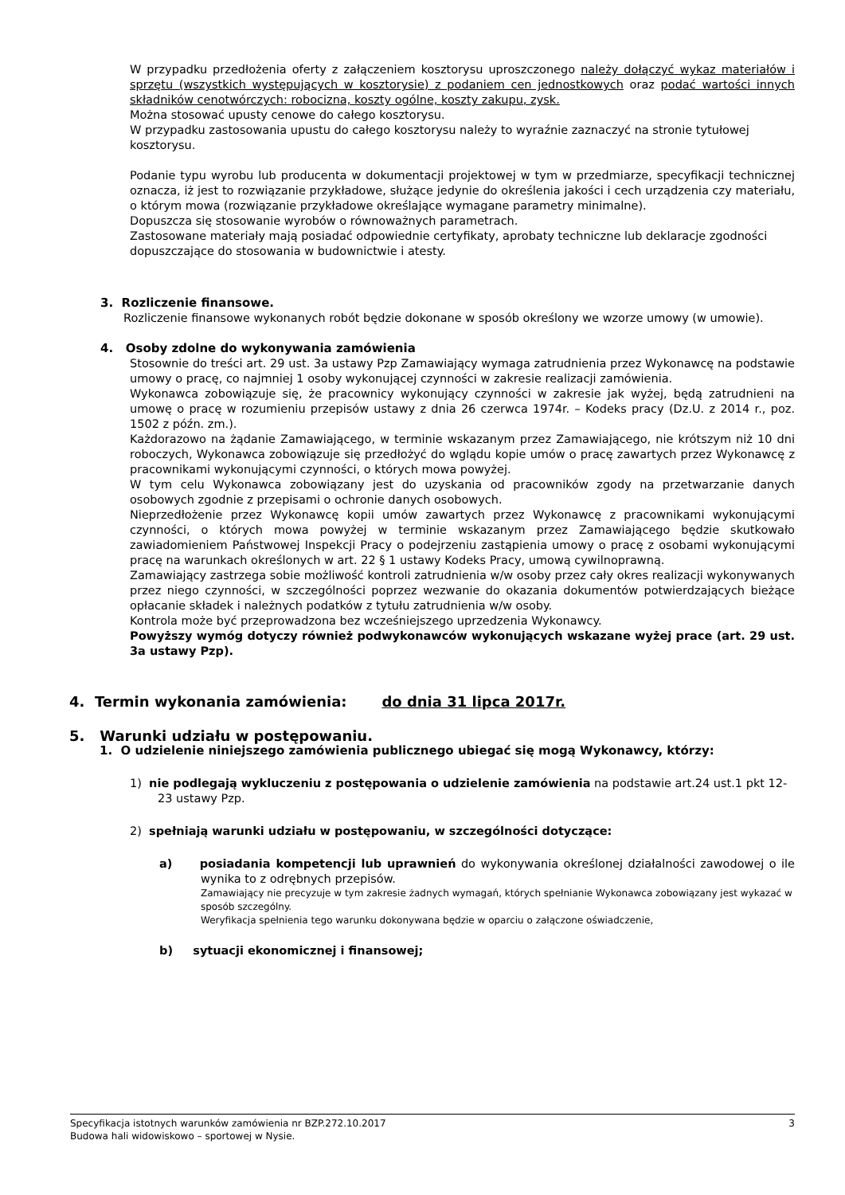W przypadku przedłożenia oferty z załączeniem kosztorysu uproszczonego należy dołączyć wykaz materiałów i sprzętu (wszystkich występujących w kosztorysie) z podaniem cen jednostkowych oraz podać wartości innych składników cenotwórczych: robocizna, koszty ogólne, koszty zakupu, zysk.
Można stosować upusty cenowe do całego kosztorysu.
W przypadku zastosowania upustu do całego kosztorysu należy to wyraźnie zaznaczyć na stronie tytułowej kosztorysu.
Podanie typu wyrobu lub producenta w dokumentacji projektowej w tym w przedmiarze, specyfikacji technicznej oznacza, iż jest to rozwiązanie przykładowe, służące jedynie do określenia jakości i cech urządzenia czy materiału, o którym mowa (rozwiązanie przykładowe określające wymagane parametry minimalne).
Dopuszcza się stosowanie wyrobów o równoważnych parametrach.
Zastosowane materiały mają posiadać odpowiednie certyfikaty, aprobaty techniczne lub deklaracje zgodności dopuszczające do stosowania w budownictwie i atesty.
3. Rozliczenie finansowe.
Rozliczenie finansowe wykonanych robót będzie dokonane w sposób określony we wzorze umowy (w umowie).
4. Osoby zdolne do wykonywania zamówienia
Stosownie do treści art. 29 ust. 3a ustawy Pzp Zamawiający wymaga zatrudnienia przez Wykonawcę na podstawie umowy o pracę, co najmniej 1 osoby wykonującej czynności w zakresie realizacji zamówienia.
Wykonawca zobowiązuje się, że pracownicy wykonujący czynności w zakresie jak wyżej, będą zatrudnieni na umowę o pracę w rozumieniu przepisów ustawy z dnia 26 czerwca 1974r. – Kodeks pracy (Dz.U. z 2014 r., poz. 1502 z późn. zm.).
Każdorazowo na żądanie Zamawiającego, w terminie wskazanym przez Zamawiającego, nie krótszym niż 10 dni roboczych, Wykonawca zobowiązuje się przedłożyć do wglądu kopie umów o pracę zawartych przez Wykonawcę z pracownikami wykonującymi czynności, o których mowa powyżej.
W tym celu Wykonawca zobowiązany jest do uzyskania od pracowników zgody na przetwarzanie danych osobowych zgodnie z przepisami o ochronie danych osobowych.
Nieprzedłożenie przez Wykonawcę kopii umów zawartych przez Wykonawcę z pracownikami wykonującymi czynności, o których mowa powyżej w terminie wskazanym przez Zamawiającego będzie skutkowało zawiadomieniem Państwowej Inspekcji Pracy o podejrzeniu zastąpienia umowy o pracę z osobami wykonującymi pracę na warunkach określonych w art. 22 § 1 ustawy Kodeks Pracy, umową cywilnoprawną.
Zamawiający zastrzega sobie możliwość kontroli zatrudnienia w/w osoby przez cały okres realizacji wykonywanych przez niego czynności, w szczególności poprzez wezwanie do okazania dokumentów potwierdzających bieżące opłacanie składek i należnych podatków z tytułu zatrudnienia w/w osoby.
Kontrola może być przeprowadzona bez wcześniejszego uprzedzenia Wykonawcy.
Powyższy wymóg dotyczy również podwykonawców wykonujących wskazane wyżej prace (art. 29 ust. 3a ustawy Pzp).
4. Termin wykonania zamówienia: do dnia 31 lipca 2017r.
5. Warunki udziału w postępowaniu.
1. O udzielenie niniejszego zamówienia publicznego ubiegać się mogą Wykonawcy, którzy:
1) nie podlegają wykluczeniu z postępowania o udzielenie zamówienia na podstawie art.24 ust.1 pkt 12- 23 ustawy Pzp.
2) spełniają warunki udziału w postępowaniu, w szczególności dotyczące:
a) posiadania kompetencji lub uprawnień do wykonywania określonej działalności zawodowej o ile wynika to z odrębnych przepisów.
Zamawiający nie precyzuje w tym zakresie żadnych wymagań, których spełnianie Wykonawca zobowiązany jest wykazać w sposób szczególny.
Weryfikacja spełnienia tego warunku dokonywana będzie w oparciu o załączone oświadczenie,
b) sytuacji ekonomicznej i finansowej;
Specyfikacja istotnych warunków zamówienia nr BZP.272.10.2017 3
Budowa hali widowiskowo – sportowej w Nysie.